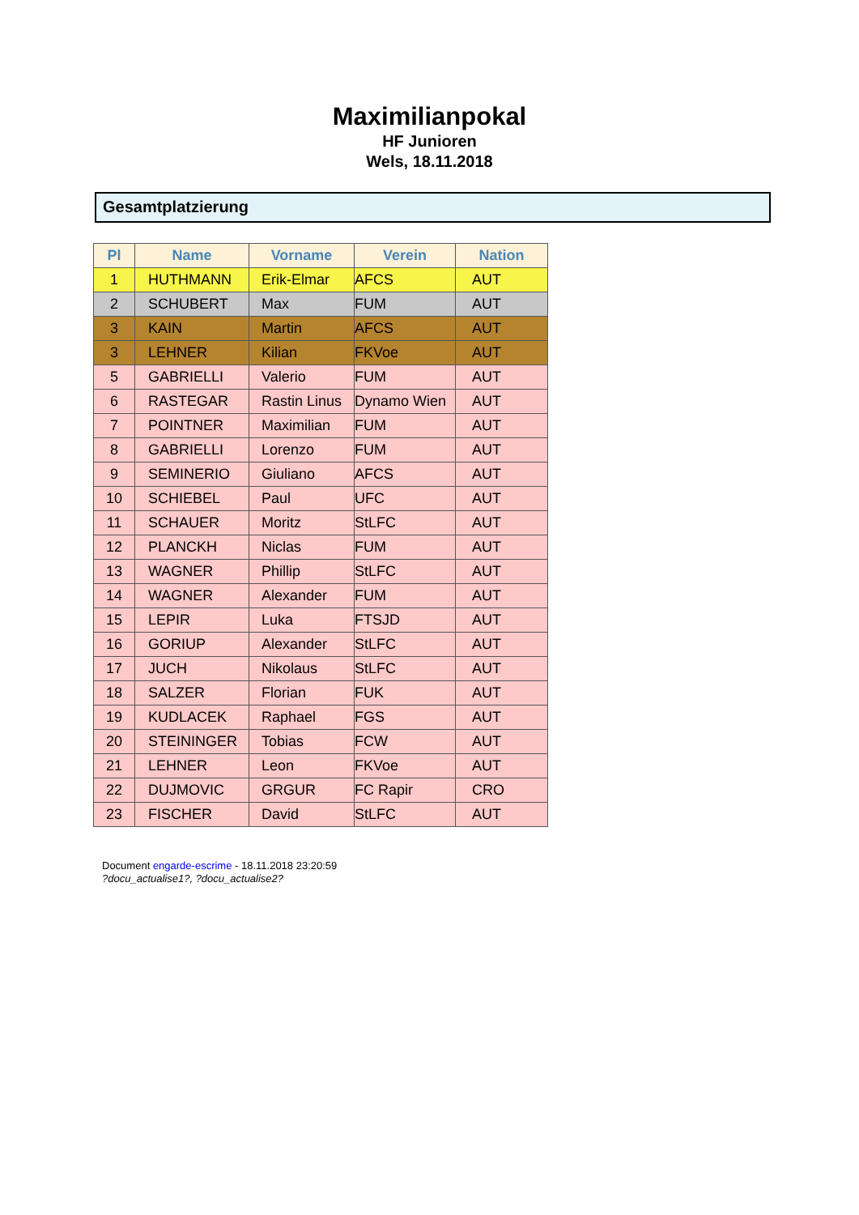Maximilianpokal
HF Junioren
Wels, 18.11.2018
Gesamtplatzierung
| Pl | Name | Vorname | Verein | Nation |
| --- | --- | --- | --- | --- |
| 1 | HUTHMANN | Erik-Elmar | AFCS | AUT |
| 2 | SCHUBERT | Max | FUM | AUT |
| 3 | KAIN | Martin | AFCS | AUT |
| 3 | LEHNER | Kilian | FKVoe | AUT |
| 5 | GABRIELLI | Valerio | FUM | AUT |
| 6 | RASTEGAR | Rastin Linus | Dynamo Wien | AUT |
| 7 | POINTNER | Maximilian | FUM | AUT |
| 8 | GABRIELLI | Lorenzo | FUM | AUT |
| 9 | SEMINERIO | Giuliano | AFCS | AUT |
| 10 | SCHIEBEL | Paul | UFC | AUT |
| 11 | SCHAUER | Moritz | StLFC | AUT |
| 12 | PLANCKH | Niclas | FUM | AUT |
| 13 | WAGNER | Phillip | StLFC | AUT |
| 14 | WAGNER | Alexander | FUM | AUT |
| 15 | LEPIR | Luka | FTSJD | AUT |
| 16 | GORIUP | Alexander | StLFC | AUT |
| 17 | JUCH | Nikolaus | StLFC | AUT |
| 18 | SALZER | Florian | FUK | AUT |
| 19 | KUDLACEK | Raphael | FGS | AUT |
| 20 | STEININGER | Tobias | FCW | AUT |
| 21 | LEHNER | Leon | FKVoe | AUT |
| 22 | DUJMOVIC | GRGUR | FC Rapir | CRO |
| 23 | FISCHER | David | StLFC | AUT |
Document engarde-escrime - 18.11.2018 23:20:59
?docu_actualise1?, ?docu_actualise2?